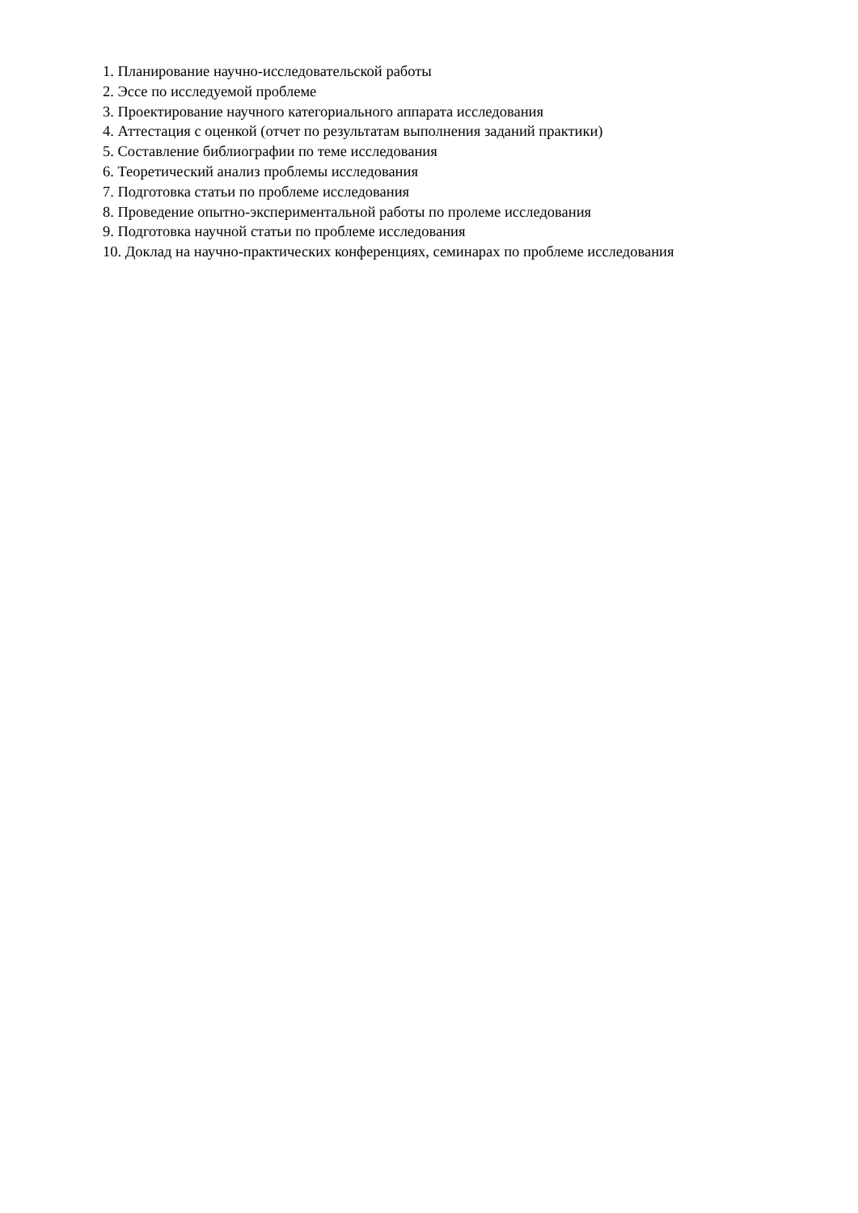1. Планирование научно-исследовательской работы
2. Эссе по исследуемой проблеме
3. Проектирование научного категориального аппарата исследования
4. Аттестация с оценкой (отчет по результатам выполнения заданий практики)
5. Составление библиографии по теме исследования
6. Теоретический анализ проблемы исследования
7. Подготовка статьи по проблеме исследования
8. Проведение опытно-экспериментальной работы по пролеме исследования
9. Подготовка научной статьи по проблеме исследования
10. Доклад на научно-практических конференциях, семинарах по проблеме исследования